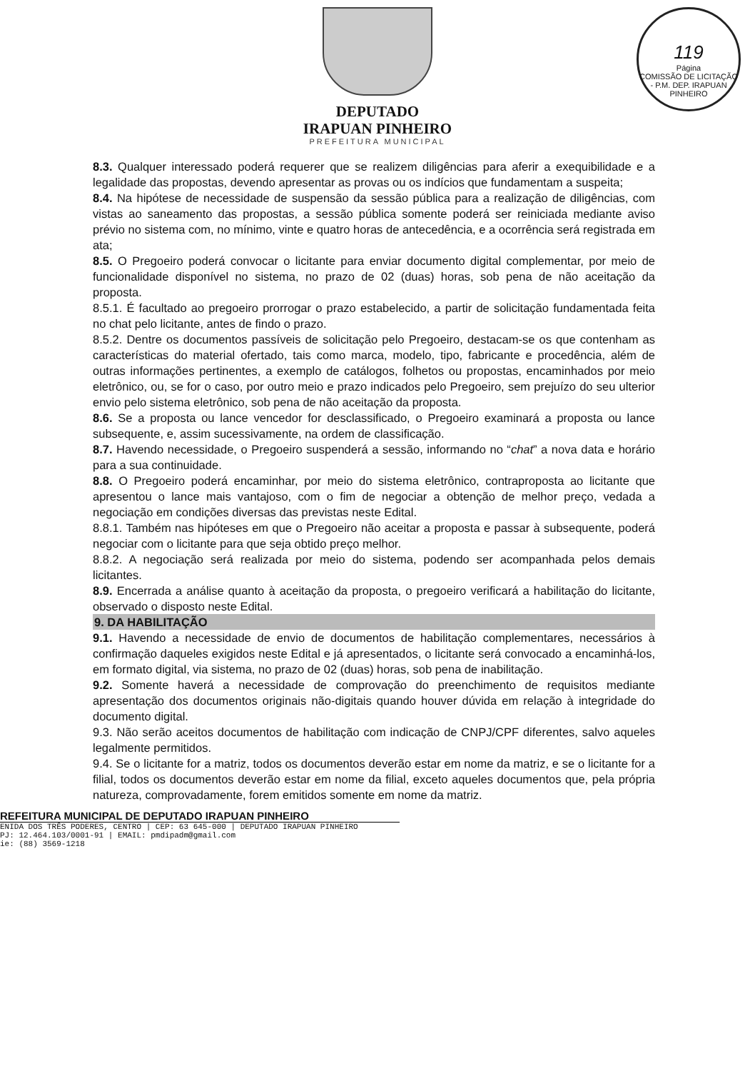119
Página
COMISSÃO DE LICITAÇÃO - P.M. DEP. IRAPUAN PINHEIRO
DEPUTADO
IRAPUAN PINHEIRO
PREFEITURA MUNICIPAL
8.3. Qualquer interessado poderá requerer que se realizem diligências para aferir a exequibilidade e a legalidade das propostas, devendo apresentar as provas ou os indícios que fundamentam a suspeita;
8.4. Na hipótese de necessidade de suspensão da sessão pública para a realização de diligências, com vistas ao saneamento das propostas, a sessão pública somente poderá ser reiniciada mediante aviso prévio no sistema com, no mínimo, vinte e quatro horas de antecedência, e a ocorrência será registrada em ata;
8.5. O Pregoeiro poderá convocar o licitante para enviar documento digital complementar, por meio de funcionalidade disponível no sistema, no prazo de 02 (duas) horas, sob pena de não aceitação da proposta.
8.5.1. É facultado ao pregoeiro prorrogar o prazo estabelecido, a partir de solicitação fundamentada feita no chat pelo licitante, antes de findo o prazo.
8.5.2. Dentre os documentos passíveis de solicitação pelo Pregoeiro, destacam-se os que contenham as características do material ofertado, tais como marca, modelo, tipo, fabricante e procedência, além de outras informações pertinentes, a exemplo de catálogos, folhetos ou propostas, encaminhados por meio eletrônico, ou, se for o caso, por outro meio e prazo indicados pelo Pregoeiro, sem prejuízo do seu ulterior envio pelo sistema eletrônico, sob pena de não aceitação da proposta.
8.6. Se a proposta ou lance vencedor for desclassificado, o Pregoeiro examinará a proposta ou lance subsequente, e, assim sucessivamente, na ordem de classificação.
8.7. Havendo necessidade, o Pregoeiro suspenderá a sessão, informando no “chat” a nova data e horário para a sua continuidade.
8.8. O Pregoeiro poderá encaminhar, por meio do sistema eletrônico, contraproposta ao licitante que apresentou o lance mais vantajoso, com o fim de negociar a obtenção de melhor preço, vedada a negociação em condições diversas das previstas neste Edital.
8.8.1. Também nas hipóteses em que o Pregoeiro não aceitar a proposta e passar à subsequente, poderá negociar com o licitante para que seja obtido preço melhor.
8.8.2. A negociação será realizada por meio do sistema, podendo ser acompanhada pelos demais licitantes.
8.9. Encerrada a análise quanto à aceitação da proposta, o pregoeiro verificará a habilitação do licitante, observado o disposto neste Edital.
9. DA HABILITAÇÃO
9.1. Havendo a necessidade de envio de documentos de habilitação complementares, necessários à confirmação daqueles exigidos neste Edital e já apresentados, o licitante será convocado a encaminhá-los, em formato digital, via sistema, no prazo de 02 (duas) horas, sob pena de inabilitação.
9.2. Somente haverá a necessidade de comprovação do preenchimento de requisitos mediante apresentação dos documentos originais não-digitais quando houver dúvida em relação à integridade do documento digital.
9.3. Não serão aceitos documentos de habilitação com indicação de CNPJ/CPF diferentes, salvo aqueles legalmente permitidos.
9.4. Se o licitante for a matriz, todos os documentos deverão estar em nome da matriz, e se o licitante for a filial, todos os documentos deverão estar em nome da filial, exceto aqueles documentos que, pela própria natureza, comprovadamente, forem emitidos somente em nome da matriz.
REFEITURA MUNICIPAL DE DEPUTADO IRAPUAN PINHEIRO
ENIDA DOS TRÊS PODERES, CENTRO | CEP: 63 645-000 | DEPUTADO IRAPUAN PINHEIRO
PJ: 12.464.103/0001-91 | EMAIL: pmdipadm@gmail.com
ie: (88) 3569-1218